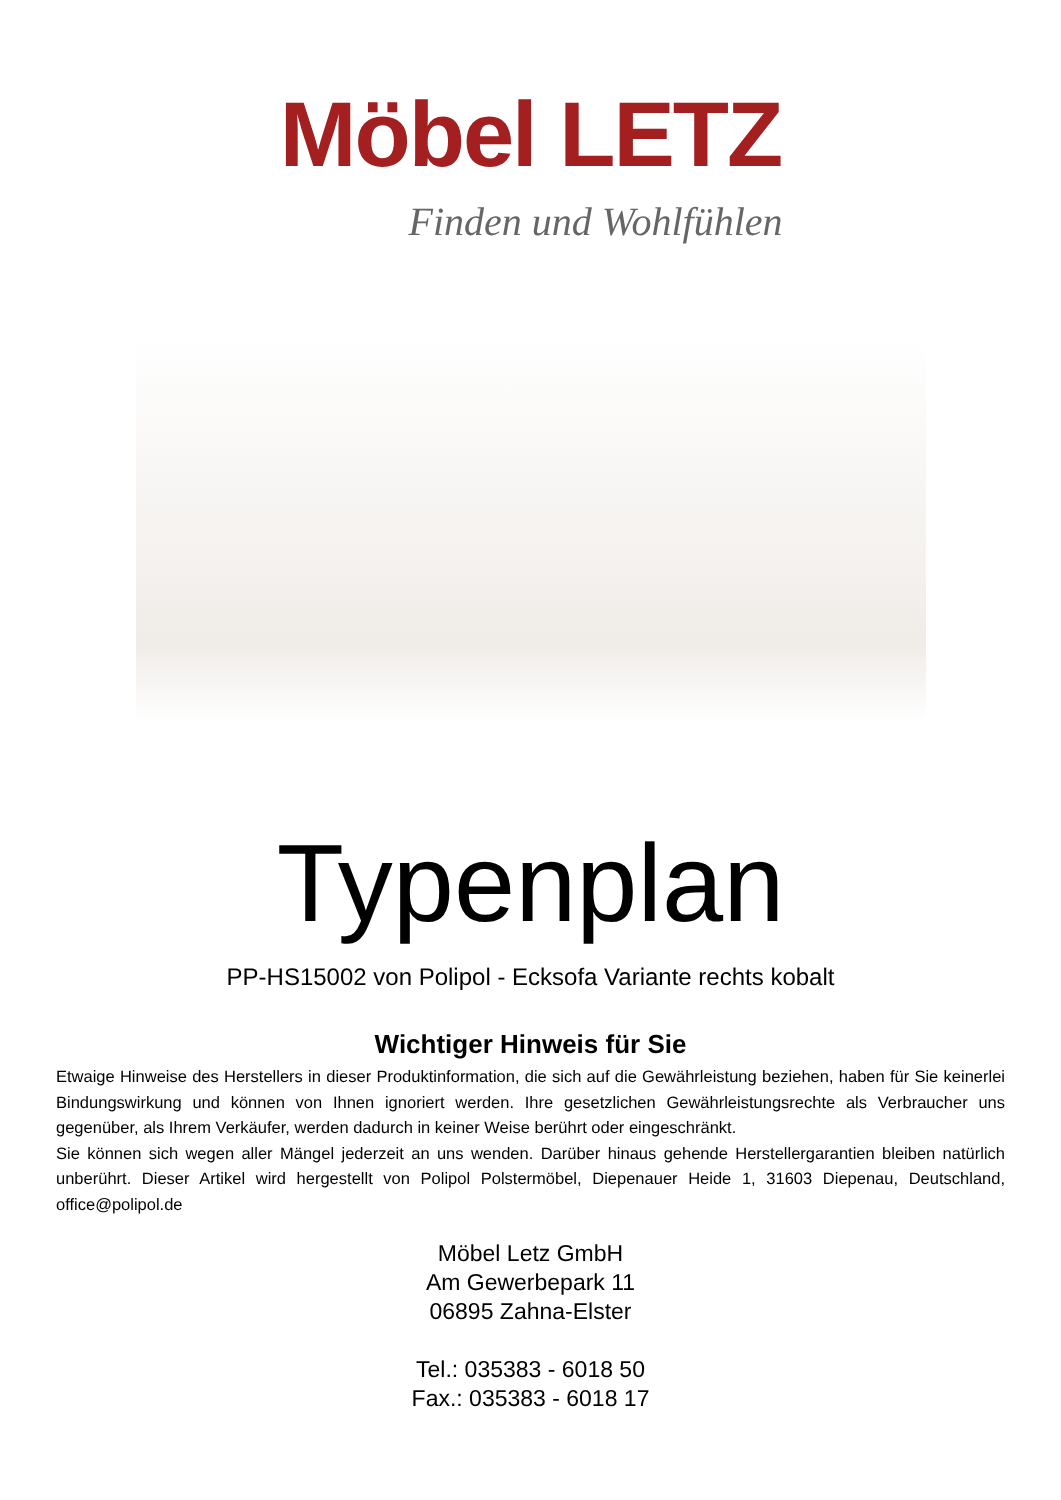Möbel LETZ
Finden und Wohlfühlen
Typenplan
PP-HS15002 von Polipol - Ecksofa Variante rechts kobalt
Wichtiger Hinweis für Sie
Etwaige Hinweise des Herstellers in dieser Produktinformation, die sich auf die Gewährleistung beziehen, haben für Sie keinerlei Bindungswirkung und können von Ihnen ignoriert werden. Ihre gesetzlichen Gewährleistungsrechte als Verbraucher uns gegenüber, als Ihrem Verkäufer, werden dadurch in keiner Weise berührt oder eingeschränkt.
Sie können sich wegen aller Mängel jederzeit an uns wenden. Darüber hinaus gehende Herstellergarantien bleiben natürlich unberührt. Dieser Artikel wird hergestellt von Polipol Polstermöbel, Diepenauer Heide 1, 31603 Diepenau, Deutschland, office@polipol.de
Möbel Letz GmbH
Am Gewerbepark 11
06895 Zahna-Elster
Tel.: 035383 - 6018 50
Fax.: 035383 - 6018 17